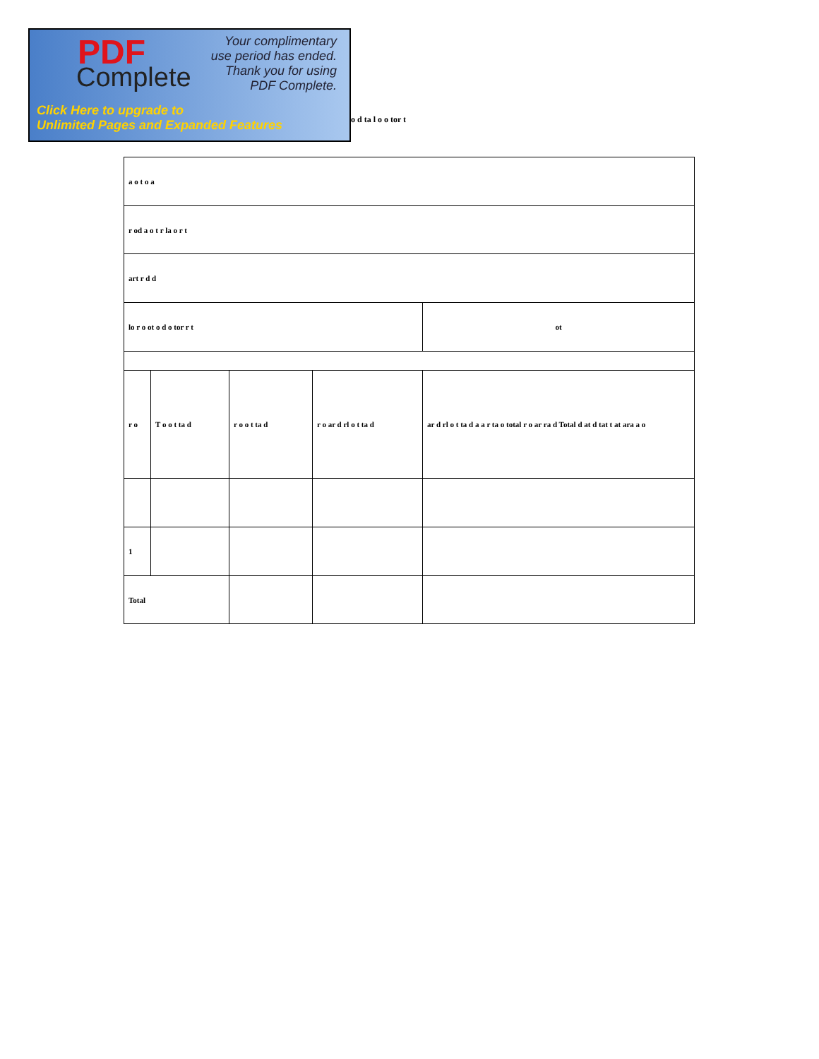PDF
Complete
Your complimentary
use period has ended.
Thank you for using
PDF Complete.
Click Here to upgrade to
Unlimited Pages and Expanded Features
o d ta l o o tor t
| a o t o a | | | | |
| r od a o t r la o r t | | | | |
| art r d d | | | | |
| lo r o ot o d o tor r t | | | | ot |
| r o | T o o t ta d | r o o t ta d | r o ar d rl o t ta d | ar d rl o t ta d a a r ta o total r o ar ra d Total d at d tat t at ara a o |
| 1 | | | | |
| Total | | | | |